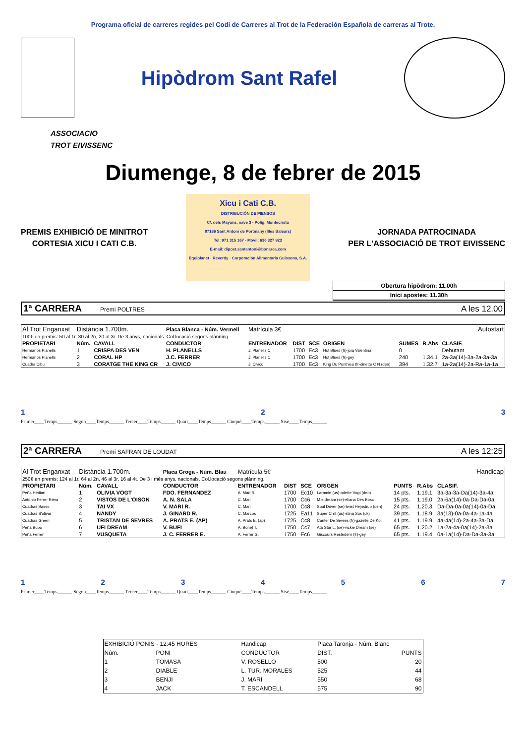Programa oficial de carreres regides pel Codi de Carreres al Trot de la Federación Española de carreras al Trote.
Hipòdrom Sant Rafel
ASSOCIACIO
TROT EIVISSENC
Diumenge, 8 de febrer de 2015
PREMIS EXHIBICIÓ DE MINITROT
CORTESIA XICU I CATI C.B.
Xicu i Cati C.B.
DISTRIBUCIÓN DE PIENSOS
C/. dels Mayans, nave 3 - Políg. Montecristo
07186 Sant Antoni de Portmany (Illes Balears)
Tel: 971 315 167 - Móvil: 636 327 923
E-mail: dipost.santantoni@bonarea.com
Equiplanet · Reverdy · Corporación Alimentaria Guissona, S.A.
JORNADA PATROCINADA
PER L'ASSOCIACIÓ DE TROT EIVISSENC
Obertura hipòdrom: 11.00h
Inici apostes: 11.30h
1ª CARRERA Premi POLTRES A les 12.00
| Al Trot Enganxat | Distància 1.700m. | | Placa Blanca - Núm. Vermell | Matrícula 3€ | | | Autostart | | | |
| 100€ en premis: 50 al 1r, 30 al 2n, 20 al 3r. De 3 anys, nacionals. Col.locació segons plànning. | | | | | | | | | | |
| PROPIETARI | Núm. | CAVALL | CONDUCTOR | ENTRENADOR | DIST | SCE | ORIGEN | SUMES | R.Abs | CLASIF. |
| Hermanos Planells | 1 | CRISPA DES VEN | H. PLANELLS | J. Planells C. | 1700 | Ec3 | Hot Blues (fr)-joia Valentina | 0 | | Debutant |
| Hermanos Planells | 2 | CORAL HP | J.C. FERRER | J. Planells C. | 1700 | Ec3 | Hot Blues (fr)-gey | 240 | 1.34.1 | 2a-3a(14)-3a-2a-3a-3a |
| Cuadra Cibu | 3 | CORATGE THE KING CR | J. CIVICO | J. Civico | 1700 | Ec3 | King Du Ponthieu (fr-dinette C N (den) | 394 | 1.32.7 | 1a-2a(14)-2a-Ra-1a-1a |
123
Primer____Temps______ Segon____Temps______ Tercer____Temps______ Quart____Temps______ Cinquè____Temps______ Sisè____Temps______
2ª CARRERA Premi SAFRAN DE LOUDAT A les 12:25
| Al Trot Enganxat | Distància 1.700m. | | Placa Groga - Núm. Blau | Matrícula 5€ | | | Handicap | | | |
| 250€ en premis: 124 al 1r, 64 al 2n, 46 al 3r, 16 al 4t. De 3 i més anys, nacionals. Col.locació segons plànning. | | | | | | | | | | |
| PROPIETARI | Núm. | CAVALL | CONDUCTOR | ENTRENADOR | DIST | SCE | ORIGEN | PUNTS | R.Abs | CLASIF. |
| Peña Hedian | 1 | OLIVIA VOGT | FDO. FERNANDEZ | A. Mari R. | 1700 | Ec10 | Laramie (us)-odette Vogt (den) | 14 pts. | 1.19.1 | 3a-3a-3a-Da(14)-3a-4a |
| Antonio Ferrer Riera | 2 | VISTOS DE L'OISON | A. N. SALA | C. Mari | 1700 | Cc6 | M.e.dream (se)-eliana Des Bosc | 15 pts. | 1.19.0 | 2a-6a(14)-0a-Da-Da-0a |
| Cuadras Basso | 3 | TAI VX | V. MARI R. | C. Mari | 1700 | Cc8 | Soul Driver (se)-twist Hejnstrup (den) | 24 pts. | 1.20.3 | Da-Da-0a-0a(14)-0a-Da |
| Cuadras S'olivar | 4 | NANDY | J. GINARD R. | C. Marcos | 1725 | Ea11 | Super Chill (us)-stina Sus (dk) | 39 pts. | 1.18.9 | 3a(13)-0a-0a-4a-1a-4a |
| Cuadras Green | 5 | TRISTAN DE SEVRES | A. PRATS E. (AP) | A. Prats E. (ap) | 1725 | Cc8 | Canter De Sevres (fr)-gazelle De Kor | 41 pts. | 1.19.9 | 4a-4a(14)-2a-4a-3a-Da |
| Peña Bubo | 6 | UFI DREAM | V. BUFI | A. Bonet T. | 1750 | Cc7 | Ata Star L. (se)-vickie Dream (se) | 65 pts. | 1.20.2 | 1a-2a-4a-0a(14)-2a-3a |
| Peña Ferrer | 7 | VUSQUETA | J. C. FERRER E. | A. Ferrer G. | 1750 | Ec6 | Giscours Restedern (fr)-gey | 65 pts. | 1.19.4 | 0a-1a(14)-Da-Da-3a-3a |
1234567
Primer____Temps______ Segon____Temps______ Tercer____Temps______ Quart____Temps______ Cinquè____Temps______ Sisè____Temps______
| EXHIBICIÓ PONIS - 12:45 HORES | | Handicap | Placa Taronja - Núm. Blanc | |
| Núm. | PONI | CONDUCTOR | DIST. | PUNTS |
| 1 | TOMASA | V. ROSELLO | 500 | 20 |
| 2 | DIABLE | L. TUR. MORALES | 525 | 44 |
| 3 | BENJI | J. MARI | 550 | 68 |
| 4 | JACK | T. ESCANDELL | 575 | 90 |